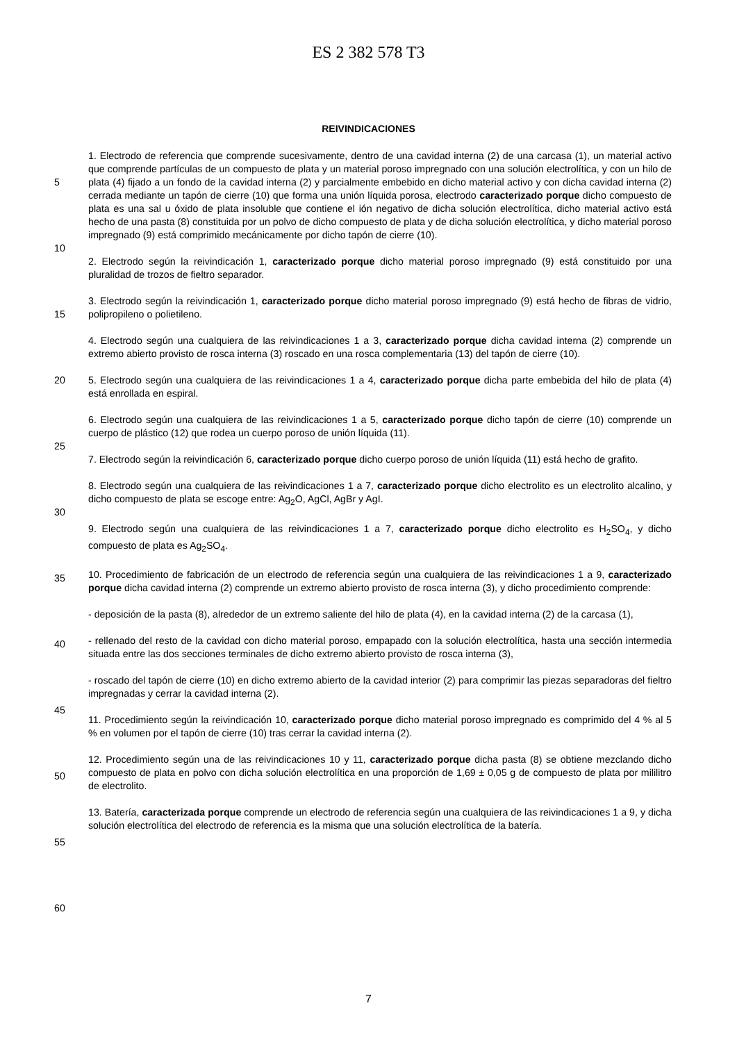ES 2 382 578 T3
REIVINDICACIONES
5
10
15
20
25
30
35
40
45
50
55
60
1. Electrodo de referencia que comprende sucesivamente, dentro de una cavidad interna (2) de una carcasa (1), un material activo que comprende partículas de un compuesto de plata y un material poroso impregnado con una solución electrolítica, y con un hilo de plata (4) fijado a un fondo de la cavidad interna (2) y parcialmente embebido en dicho material activo y con dicha cavidad interna (2) cerrada mediante un tapón de cierre (10) que forma una unión líquida porosa, electrodo caracterizado porque dicho compuesto de plata es una sal u óxido de plata insoluble que contiene el ión negativo de dicha solución electrolítica, dicho material activo está hecho de una pasta (8) constituida por un polvo de dicho compuesto de plata y de dicha solución electrolítica, y dicho material poroso impregnado (9) está comprimido mecánicamente por dicho tapón de cierre (10).
2. Electrodo según la reivindicación 1, caracterizado porque dicho material poroso impregnado (9) está constituido por una pluralidad de trozos de fieltro separador.
3. Electrodo según la reivindicación 1, caracterizado porque dicho material poroso impregnado (9) está hecho de fibras de vidrio, polipropileno o polietileno.
4. Electrodo según una cualquiera de las reivindicaciones 1 a 3, caracterizado porque dicha cavidad interna (2) comprende un extremo abierto provisto de rosca interna (3) roscado en una rosca complementaria (13) del tapón de cierre (10).
5. Electrodo según una cualquiera de las reivindicaciones 1 a 4, caracterizado porque dicha parte embebida del hilo de plata (4) está enrollada en espiral.
6. Electrodo según una cualquiera de las reivindicaciones 1 a 5, caracterizado porque dicho tapón de cierre (10) comprende un cuerpo de plástico (12) que rodea un cuerpo poroso de unión líquida (11).
7. Electrodo según la reivindicación 6, caracterizado porque dicho cuerpo poroso de unión líquida (11) está hecho de grafito.
8. Electrodo según una cualquiera de las reivindicaciones 1 a 7, caracterizado porque dicho electrolito es un electrolito alcalino, y dicho compuesto de plata se escoge entre: Ag<sub>2</sub>O, AgCl, AgBr y AgI.
9. Electrodo según una cualquiera de las reivindicaciones 1 a 7, caracterizado porque dicho electrolito es H<sub>2</sub>SO<sub>4</sub>, y dicho compuesto de plata es Ag<sub>2</sub>SO<sub>4</sub>.
10. Procedimiento de fabricación de un electrodo de referencia según una cualquiera de las reivindicaciones 1 a 9, caracterizado porque dicha cavidad interna (2) comprende un extremo abierto provisto de rosca interna (3), y dicho procedimiento comprende:
- deposición de la pasta (8), alrededor de un extremo saliente del hilo de plata (4), en la cavidad interna (2) de la carcasa (1),
- rellenado del resto de la cavidad con dicho material poroso, empapado con la solución electrolítica, hasta una sección intermedia situada entre las dos secciones terminales de dicho extremo abierto provisto de rosca interna (3),
- roscado del tapón de cierre (10) en dicho extremo abierto de la cavidad interior (2) para comprimir las piezas separadoras del fieltro impregnadas y cerrar la cavidad interna (2).
11. Procedimiento según la reivindicación 10, caracterizado porque dicho material poroso impregnado es comprimido del 4 % al 5 % en volumen por el tapón de cierre (10) tras cerrar la cavidad interna (2).
12. Procedimiento según una de las reivindicaciones 10 y 11, caracterizado porque dicha pasta (8) se obtiene mezclando dicho compuesto de plata en polvo con dicha solución electrolítica en una proporción de 1,69 ± 0,05 g de compuesto de plata por mililitro de electrolito.
13. Batería, caracterizada porque comprende un electrodo de referencia según una cualquiera de las reivindicaciones 1 a 9, y dicha solución electrolítica del electrodo de referencia es la misma que una solución electrolítica de la batería.
7